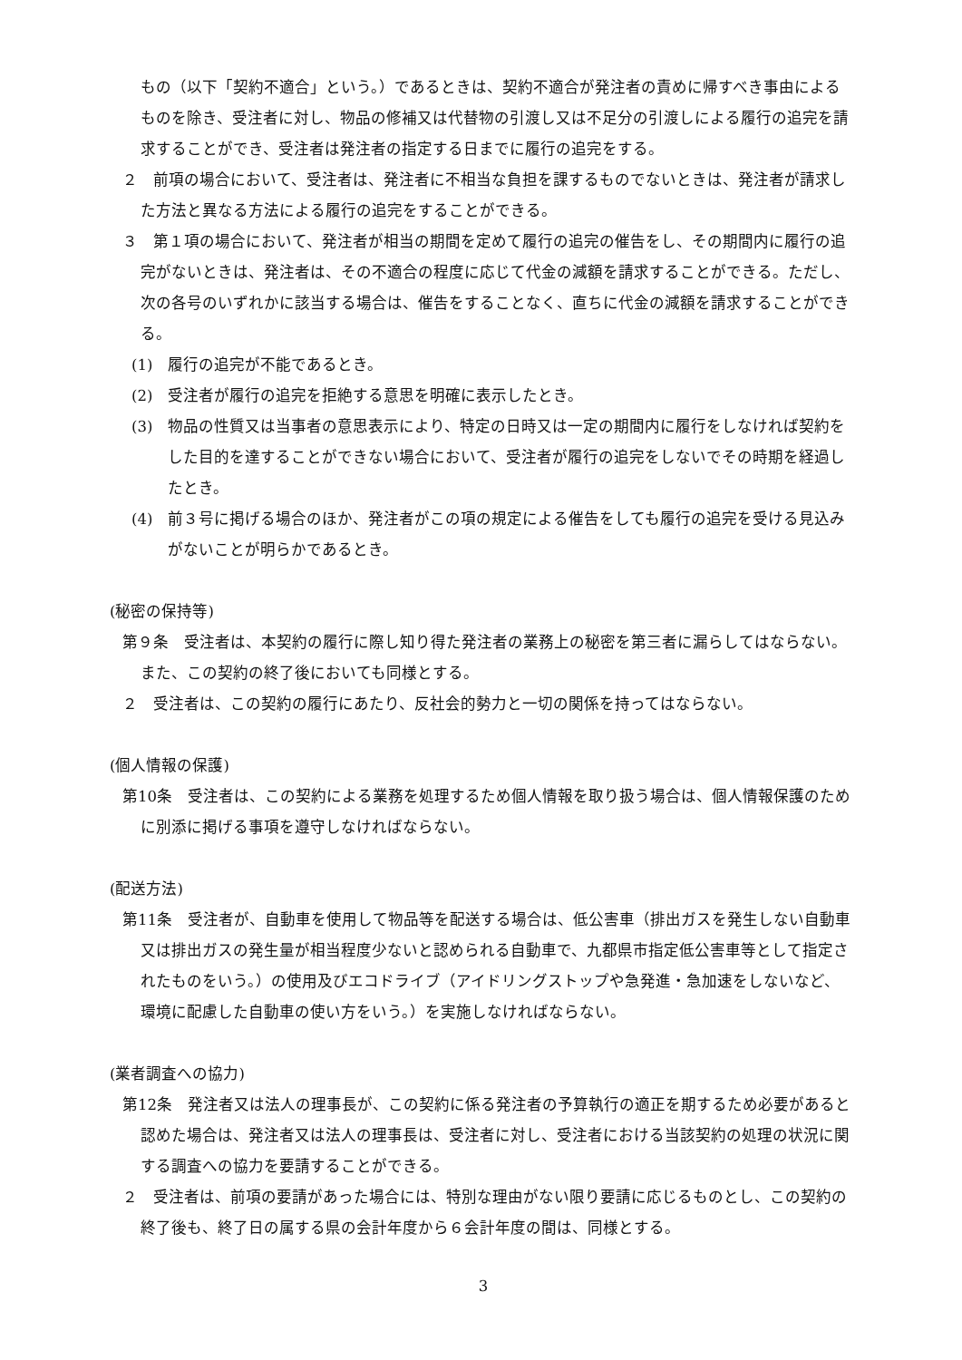もの（以下「契約不適合」という。）であるときは、契約不適合が発注者の責めに帰すべき事由によるものを除き、受注者に対し、物品の修補又は代替物の引渡し又は不足分の引渡しによる履行の追完を請求することができ、受注者は発注者の指定する日までに履行の追完をする。
２　前項の場合において、受注者は、発注者に不相当な負担を課するものでないときは、発注者が請求した方法と異なる方法による履行の追完をすることができる。
３　第１項の場合において、発注者が相当の期間を定めて履行の追完の催告をし、その期間内に履行の追完がないときは、発注者は、その不適合の程度に応じて代金の減額を請求することができる。ただし、次の各号のいずれかに該当する場合は、催告をすることなく、直ちに代金の減額を請求することができる。
(1)　履行の追完が不能であるとき。
(2)　受注者が履行の追完を拒絶する意思を明確に表示したとき。
(3)　物品の性質又は当事者の意思表示により、特定の日時又は一定の期間内に履行をしなければ契約をした目的を達することができない場合において、受注者が履行の追完をしないでその時期を経過したとき。
(4)　前３号に掲げる場合のほか、発注者がこの項の規定による催告をしても履行の追完を受ける見込みがないことが明らかであるとき。
(秘密の保持等)
第９条　受注者は、本契約の履行に際し知り得た発注者の業務上の秘密を第三者に漏らしてはならない。また、この契約の終了後においても同様とする。
２　受注者は、この契約の履行にあたり、反社会的勢力と一切の関係を持ってはならない。
(個人情報の保護)
第10条　受注者は、この契約による業務を処理するため個人情報を取り扱う場合は、個人情報保護のために別添に掲げる事項を遵守しなければならない。
(配送方法)
第11条　受注者が、自動車を使用して物品等を配送する場合は、低公害車（排出ガスを発生しない自動車又は排出ガスの発生量が相当程度少ないと認められる自動車で、九都県市指定低公害車等として指定されたものをいう。）の使用及びエコドライブ（アイドリングストップや急発進・急加速をしないなど、環境に配慮した自動車の使い方をいう。）を実施しなければならない。
(業者調査への協力)
第12条　発注者又は法人の理事長が、この契約に係る発注者の予算執行の適正を期するため必要があると認めた場合は、発注者又は法人の理事長は、受注者に対し、受注者における当該契約の処理の状況に関する調査への協力を要請することができる。
２　受注者は、前項の要請があった場合には、特別な理由がない限り要請に応じるものとし、この契約の終了後も、終了日の属する県の会計年度から６会計年度の間は、同様とする。
3